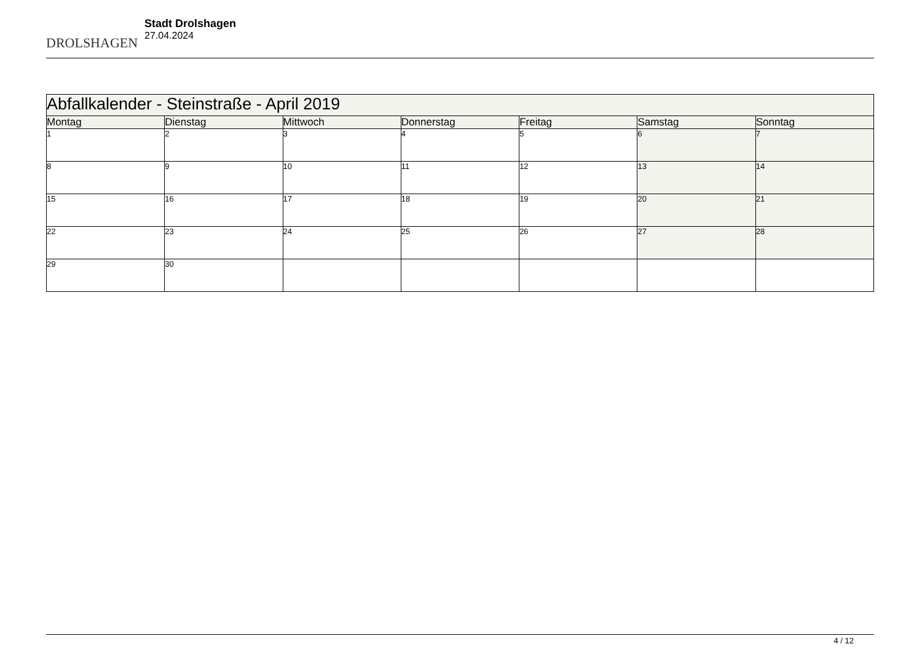DROLSHAGEN
Stadt Drolshagen
27.04.2024
| Abfallkalender - Steinstraße - April 2019 | | | | | | |
| --- | --- | --- | --- | --- | --- | --- |
| Montag | Dienstag | Mittwoch | Donnerstag | Freitag | Samstag | Sonntag |
| 1 | 2 | 3 | 4 | 5 | 6 | 7 |
| 8 | 9 | 10 | 11 | 12 | 13 | 14 |
| 15 | 16 | 17 | 18 | 19 | 20 | 21 |
| 22 | 23 | 24 | 25 | 26 | 27 | 28 |
| 29 | 30 | | | | | |
4 / 12